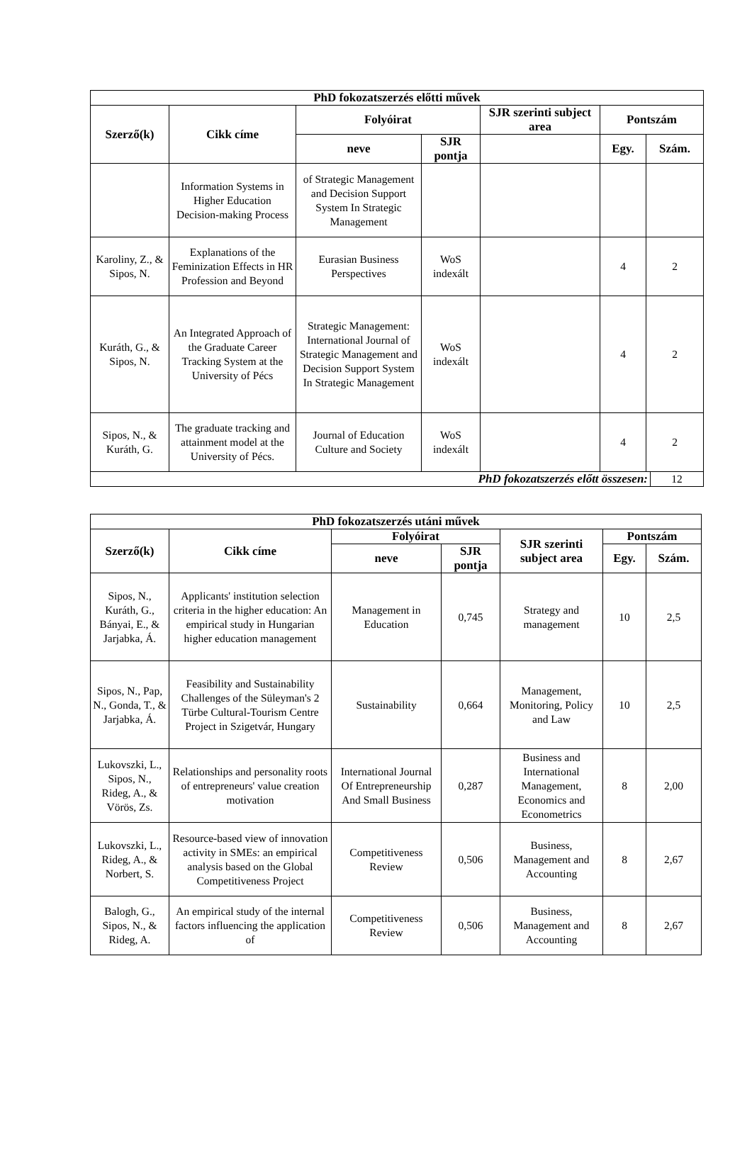| PhD fokozatszerzés előtti művek | | | | | | | |
| --- | --- | --- | --- | --- | --- | --- | --- |
| Szerző(k) | Cikk címe | Folyóirat | | SJR szerinti subject area | Pontszám | | |
| | | neve | SJR pontja | | Egy. | Szám. | |
| | Information Systems in Higher Education Decision-making Process | of Strategic Management and Decision Support System In Strategic Management | | | | | |
| Karoliny, Z., & Sipos, N. | Explanations of the Feminization Effects in HR Profession and Beyond | Eurasian Business Perspectives | WoS indexált | | 4 | 2 | |
| Kuráth, G., & Sipos, N. | An Integrated Approach of the Graduate Career Tracking System at the University of Pécs | Strategic Management: International Journal of Strategic Management and Decision Support System In Strategic Management | WoS indexált | | 4 | 2 | |
| Sipos, N., & Kuráth, G. | The graduate tracking and attainment model at the University of Pécs. | Journal of Education Culture and Society | WoS indexált | | 4 | 2 | |
| PhD fokozatszerzés előtt összesen: | | | | | | | 12 |
| PhD fokozatszerzés utáni művek | | | | | | |
| --- | --- | --- | --- | --- | --- | --- |
| Szerző(k) | Cikk címe | Folyóirat | | SJR szerinti subject area | Pontszám | |
| | | neve | SJR pontja | | Egy. | Szám. |
| Sipos, N., Kuráth, G., Bányai, E., & Jarjabka, Á. | Applicants' institution selection criteria in the higher education: An empirical study in Hungarian higher education management | Management in Education | 0,745 | Strategy and management | 10 | 2,5 |
| Sipos, N., Pap, N., Gonda, T., & Jarjabka, Á. | Feasibility and Sustainability Challenges of the Süleyman's 2 Türbe Cultural-Tourism Centre Project in Szigetvár, Hungary | Sustainability | 0,664 | Management, Monitoring, Policy and Law | 10 | 2,5 |
| Lukovszki, L., Sipos, N., Rideg, A., & Vörös, Zs. | Relationships and personality roots of entrepreneurs' value creation motivation | International Journal Of Entrepreneurship And Small Business | 0,287 | Business and International Management, Economics and Econometrics | 8 | 2,00 |
| Lukovszki, L., Rideg, A., & Norbert, S. | Resource-based view of innovation activity in SMEs: an empirical analysis based on the Global Competitiveness Project | Competitiveness Review | 0,506 | Business, Management and Accounting | 8 | 2,67 |
| Balogh, G., Sipos, N., & Rideg, A. | An empirical study of the internal factors influencing the application of | Competitiveness Review | 0,506 | Business, Management and Accounting | 8 | 2,67 |